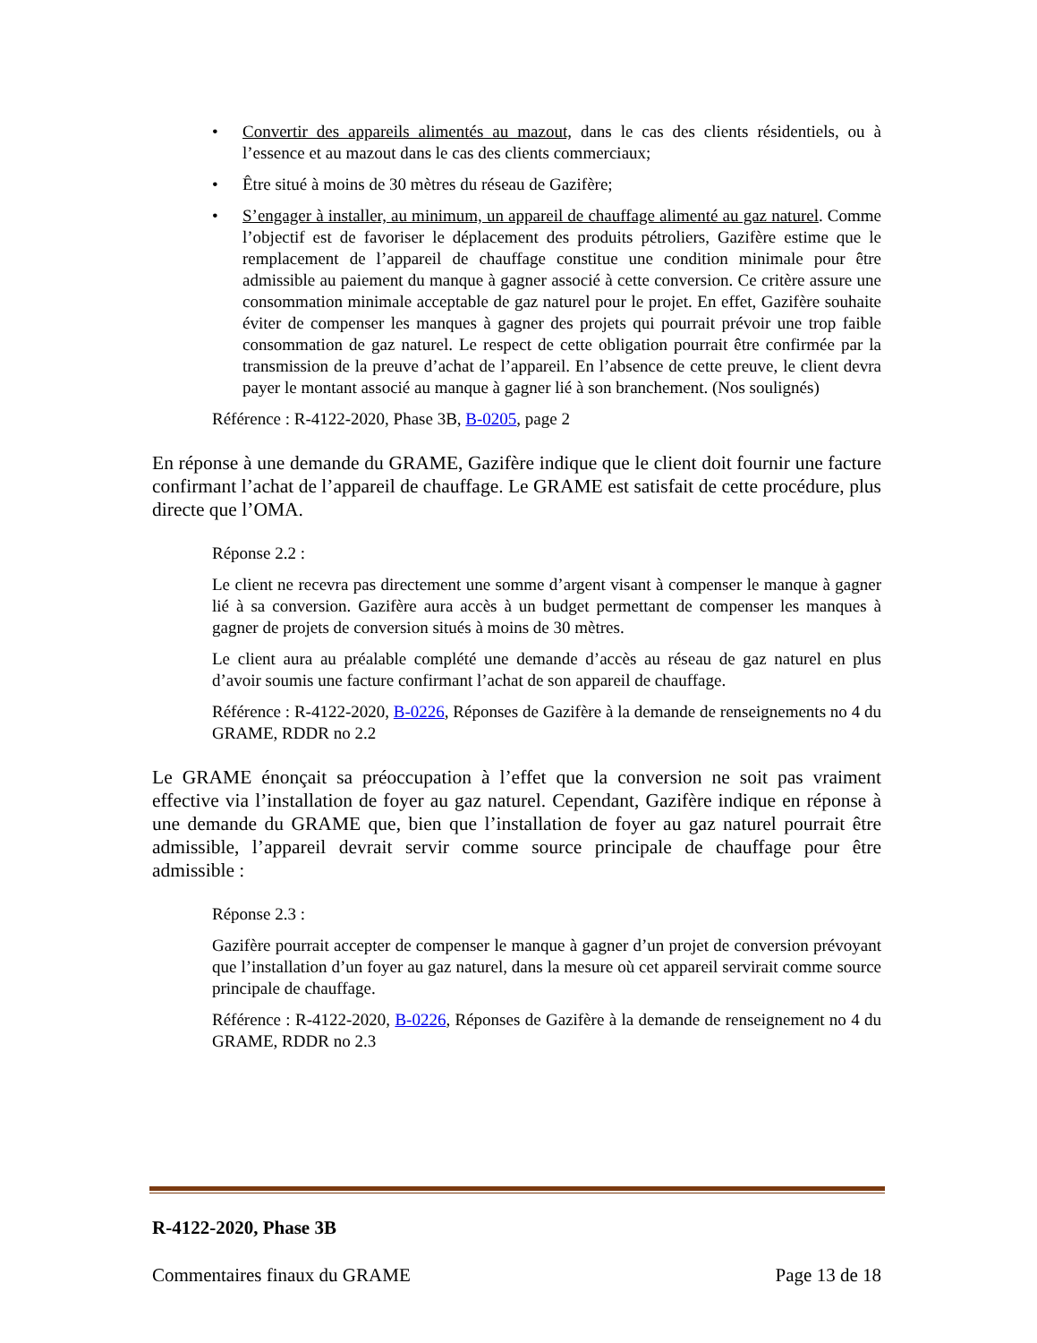• Convertir des appareils alimentés au mazout, dans le cas des clients résidentiels, ou à l’essence et au mazout dans le cas des clients commerciaux;
• Être situé à moins de 30 mètres du réseau de Gazifère;
• S’engager à installer, au minimum, un appareil de chauffage alimenté au gaz naturel. Comme l’objectif est de favoriser le déplacement des produits pétroliers, Gazifère estime que le remplacement de l’appareil de chauffage constitue une condition minimale pour être admissible au paiement du manque à gagner associé à cette conversion. Ce critère assure une consommation minimale acceptable de gaz naturel pour le projet. En effet, Gazifère souhaite éviter de compenser les manques à gagner des projets qui pourrait prévoir une trop faible consommation de gaz naturel. Le respect de cette obligation pourrait être confirmée par la transmission de la preuve d’achat de l’appareil. En l’absence de cette preuve, le client devra payer le montant associé au manque à gagner lié à son branchement. (Nos soulignés)
Référence : R-4122-2020, Phase 3B, B-0205, page 2
En réponse à une demande du GRAME, Gazifère indique que le client doit fournir une facture confirmant l’achat de l’appareil de chauffage. Le GRAME est satisfait de cette procédure, plus directe que l’OMA.
Réponse 2.2 :
Le client ne recevra pas directement une somme d’argent visant à compenser le manque à gagner lié à sa conversion. Gazifère aura accès à un budget permettant de compenser les manques à gagner de projets de conversion situés à moins de 30 mètres.
Le client aura au préalable complété une demande d’accès au réseau de gaz naturel en plus d’avoir soumis une facture confirmant l’achat de son appareil de chauffage.
Référence : R-4122-2020, B-0226, Réponses de Gazifère à la demande de renseignements no 4 du GRAME, RDDR no 2.2
Le GRAME énonçait sa préoccupation à l’effet que la conversion ne soit pas vraiment effective via l’installation de foyer au gaz naturel. Cependant, Gazifère indique en réponse à une demande du GRAME que, bien que l’installation de foyer au gaz naturel pourrait être admissible, l’appareil devrait servir comme source principale de chauffage pour être admissible :
Réponse 2.3 :
Gazifère pourrait accepter de compenser le manque à gagner d’un projet de conversion prévoyant que l’installation d’un foyer au gaz naturel, dans la mesure où cet appareil servirait comme source principale de chauffage.
Référence : R-4122-2020, B-0226, Réponses de Gazifère à la demande de renseignement no 4 du GRAME, RDDR no 2.3
R-4122-2020, Phase 3B
Commentaires finaux du GRAME Page 13 de 18